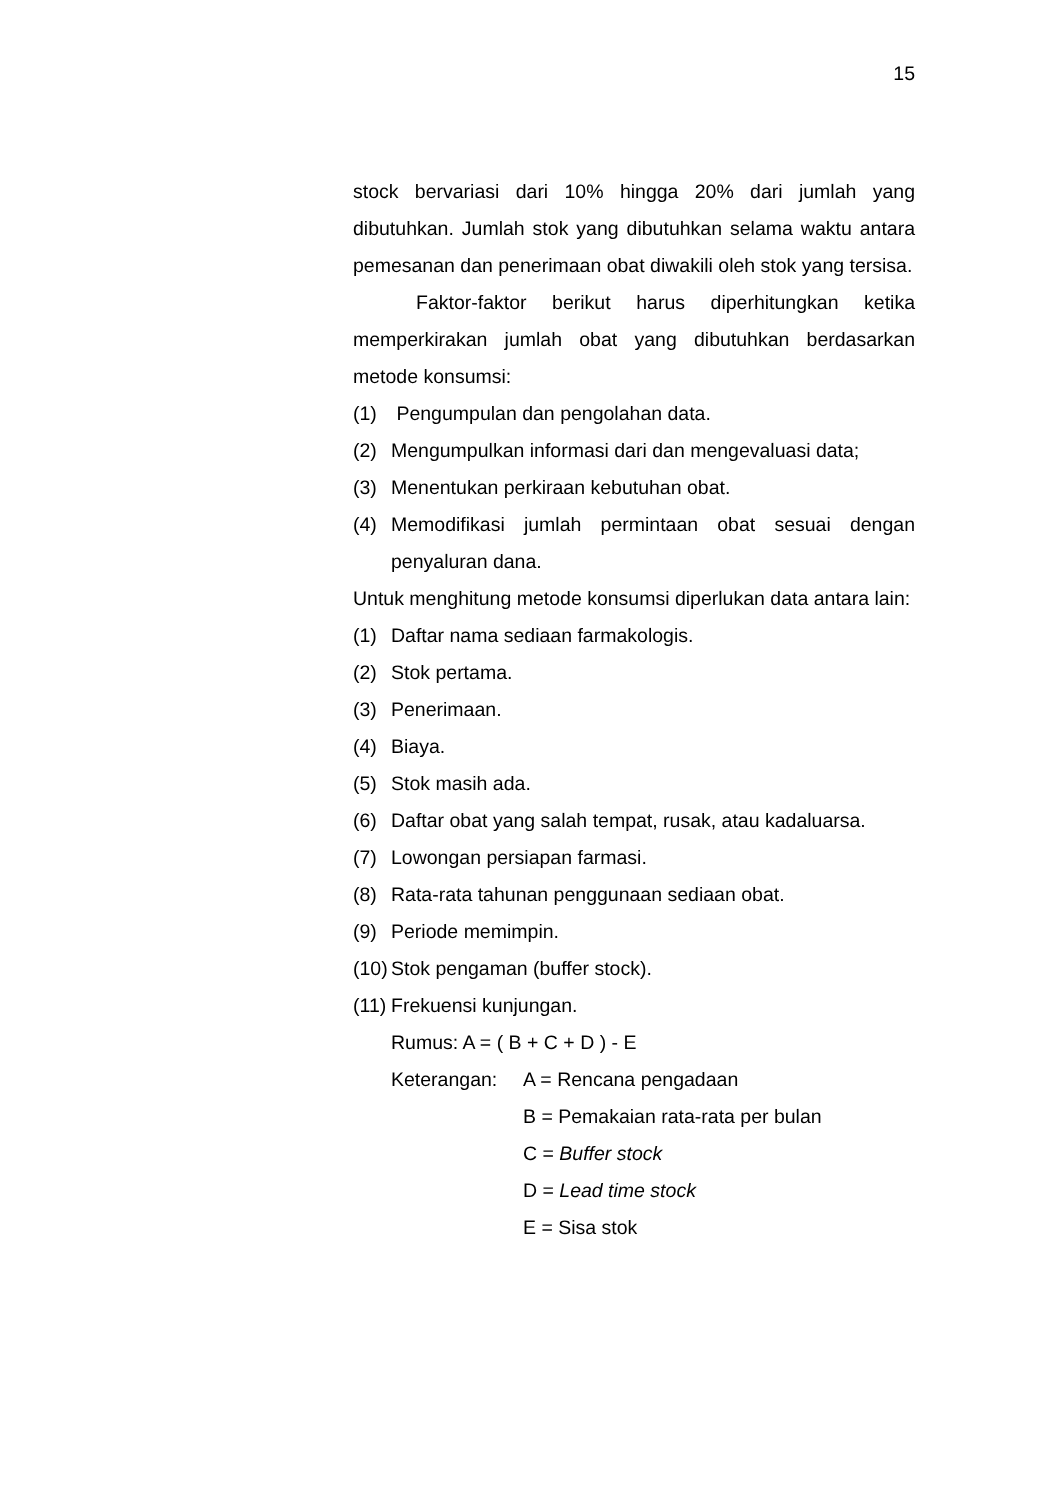15
stock bervariasi dari 10% hingga 20% dari jumlah yang dibutuhkan. Jumlah stok yang dibutuhkan selama waktu antara pemesanan dan penerimaan obat diwakili oleh stok yang tersisa.
Faktor-faktor berikut harus diperhitungkan ketika memperkirakan jumlah obat yang dibutuhkan berdasarkan metode konsumsi:
(1) Pengumpulan dan pengolahan data.
(2) Mengumpulkan informasi dari dan mengevaluasi data;
(3) Menentukan perkiraan kebutuhan obat.
(4) Memodifikasi jumlah permintaan obat sesuai dengan penyaluran dana.
Untuk menghitung metode konsumsi diperlukan data antara lain:
(1) Daftar nama sediaan farmakologis.
(2) Stok pertama.
(3) Penerimaan.
(4) Biaya.
(5) Stok masih ada.
(6) Daftar obat yang salah tempat, rusak, atau kadaluarsa.
(7) Lowongan persiapan farmasi.
(8) Rata-rata tahunan penggunaan sediaan obat.
(9) Periode memimpin.
(10) Stok pengaman (buffer stock).
(11) Frekuensi kunjungan.
Rumus: A = ( B + C + D ) - E
Keterangan: A = Rencana pengadaan
B = Pemakaian rata-rata per bulan
C = Buffer stock
D = Lead time stock
E = Sisa stok